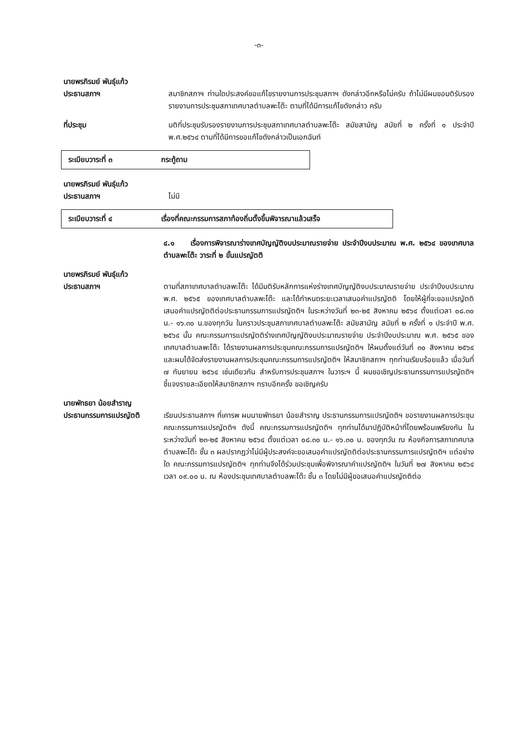-๓-
นายพรภิรมย์ พันธุ์แก้ว
ประธานสภาฯ
สมาชิกสภาฯ ท่านใดประสงค์ขอแก้ไขรายงานการประชุมสภาฯ ดังกล่าวอีกหรือไม่ครับ ถ้าไม่มีผมขอมติรับรองรายงานการประชุมสภาเทศบาลตำบลพะโต๊ะ ตามที่ได้มีการแก้ไขดังกล่าว ครับ
ที่ประชุม มติที่ประชุมรับรองรายงานการประชุมสภาเทศบาลตำบลพะโต๊ะ สมัยสามัญ สมัยที่ ๒ ครั้งที่ ๑ ประจำปี พ.ศ.๒๕๖๔ ตามที่ได้มีการขอแก้ไขดังกล่าวเป็นเอกฉันท์
ระเบียบวาระที่ ๓ กระทู้ถาม
นายพรภิรมย์ พันธุ์แก้ว
ประธานสภาฯ
ไม่มี
ระเบียบวาระที่ ๔ เรื่องที่คณะกรรมการสภาท้องถิ่นตั้งขึ้นพิจารณาแล้วเสร็จ
๔.๑ เรื่องการพิจารณาร่างเทศบัญญัติงบประมาณรายจ่าย ประจำปีงบประมาณ พ.ศ. ๒๕๖๔ ของเทศบาลตำบลพะโต๊ะ วาระที่ ๒ ขั้นแปรญัตติ
นายพรภิรมย์ พันธุ์แก้ว
ประธานสภาฯ
ตามที่สภาเทศบาลตำบลพะโต๊ะ ได้มีมติรับหลักการแห่งร่างเทศบัญญัติงบประมาณรายจ่าย ประจำปีงบประมาณ พ.ศ. ๒๕๖๕ ของเทศบาลตำบลพะโต๊ะ และได้กำหนดระยะเวลาเสนอคำแปรญัตติ โดยให้ผู้ที่จะขอแปรญัตติ เสนอคำแปรญัตติต่อประธานกรรมการแปรญัตติฯ ในระหว่างวันที่ ๒๓-๒๕ สิงหาคม ๒๕๖๔ ตั้งแต่เวลา ๐๘.๓๐ น.- ๑๖.๓๐ น.ของทุกวัน ในคราวประชุมสภาเทศบาลตำบลพะโต๊ะ สมัยสามัญ สมัยที่ ๒ ครั้งที่ ๑ ประจำปี พ.ศ. ๒๕๖๔ นั้น คณะกรรมการแปรญัตติร่างเทศบัญญัติงบประมาณรายจ่าย ประจำปีงบประมาณ พ.ศ. ๒๕๖๕ ของเทศบาลตำบลพะโต๊ะ ได้รายงานผลการประชุมคณะกรรมการแปรญัตติฯ ให้ผมตั้งแต่วันที่ ๓๐ สิงหาคม ๒๕๖๔ และผมได้จัดส่งรายงานผลการประชุมคณะกรรมการแปรญัตติฯ ให้สมาชิกสภาฯ ทุกท่านเรียบร้อยแล้ว เมื่อวันที่ ๗ กันยายน ๒๕๖๔ เช่นเดียวกัน สำหรับการประชุมสภาฯ ในวาระฯ นี้ ผมขอเชิญประธานกรรมการแปรญัตติฯ ชี้แจงรายละเอียดให้สมาชิกสภาฯ ทราบอีกครั้ง ขอเชิญครับ
นายพัทธยา น้อยสำราญ
ประธานกรรมการแปรญัตติ
เรียนประธานสภาฯ ที่เคารพ ผมนายพัทธยา น้อยสำราญ ประธานกรรมการแปรญัตติฯ ขอรายงานผลการประชุมคณะกรรมการแปรญัตติฯ ดังนี้ คณะกรรมการแปรญัตติฯ ทุกท่านได้มาปฏิบัติหน้าที่โดยพร้อมเพรียงกัน ในระหว่างวันที่ ๒๓-๒๕ สิงหาคม ๒๕๖๔ ตั้งแต่เวลา ๐๘.๓๐ น.- ๑๖.๓๐ น. ของทุกวัน ณ ห้องกิจการสภาเทศบาลตำบลพะโต๊ะ ชั้น ๓ ผลปรากฏว่าไม่มีผู้ประสงค์จะขอเสนอคำแปรญัตติต่อประธานกรรมการแปรญัตติฯ แต่อย่างใด คณะกรรมการแปรญัตติฯ ทุกท่านจึงได้ร่วมประชุมเพื่อพิจารณาคำแปรญัตติฯ ในวันที่ ๒๗ สิงหาคม ๒๕๖๔ เวลา ๐๙.๐๐ น. ณ ห้องประชุมเทศบาลตำบลพะโต๊ะ ชั้น ๓ โดยไม่มีผู้ขอเสนอคำแปรญัตติต่อ